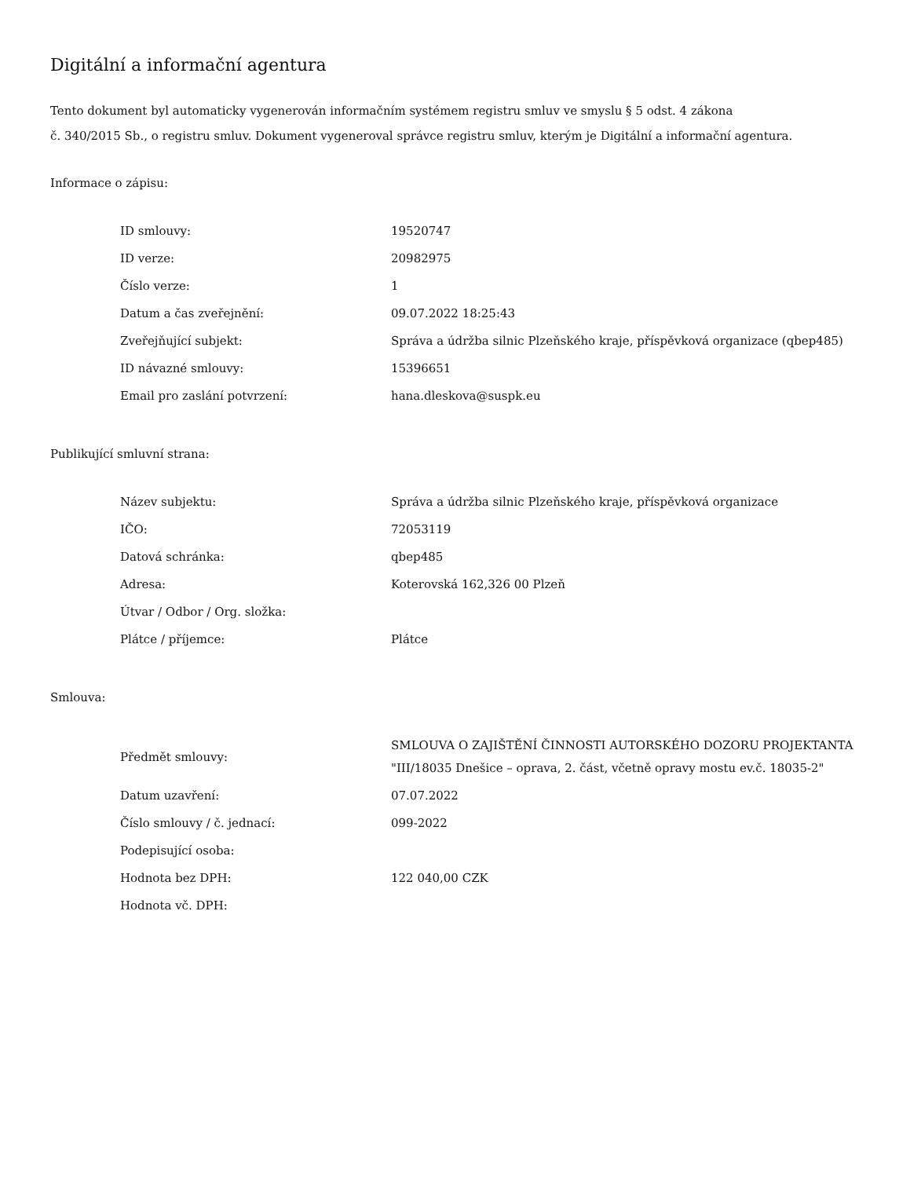Digitální a informační agentura
Tento dokument byl automaticky vygenerován informačním systémem registru smluv ve smyslu § 5 odst. 4 zákona
č. 340/2015 Sb., o registru smluv. Dokument vygeneroval správce registru smluv, kterým je Digitální a informační agentura.
Informace o zápisu:
| ID smlouvy: | 19520747 |
| ID verze: | 20982975 |
| Číslo verze: | 1 |
| Datum a čas zveřejnění: | 09.07.2022 18:25:43 |
| Zveřejňující subjekt: | Správa a údržba silnic Plzeňského kraje, příspěvková organizace (qbep485) |
| ID návazné smlouvy: | 15396651 |
| Email pro zaslání potvrzení: | hana.dleskova@suspk.eu |
Publikující smluvní strana:
| Název subjektu: | Správa a údržba silnic Plzeňského kraje, příspěvková organizace |
| IČO: | 72053119 |
| Datová schránka: | qbep485 |
| Adresa: | Koterovská 162,326 00 Plzeň |
| Útvar / Odbor / Org. složka: | |
| Plátce / příjemce: | Plátce |
Smlouva:
| Předmět smlouvy: | SMLOUVA O ZAJIŠTĚNÍ ČINNOSTI AUTORSKÉHO DOZORU PROJEKTANTA "III/18035 Dnešice – oprava, 2. část, včetně opravy mostu ev.č. 18035-2" |
| Datum uzavření: | 07.07.2022 |
| Číslo smlouvy / č. jednací: | 099-2022 |
| Podepisující osoba: | |
| Hodnota bez DPH: | 122 040,00 CZK |
| Hodnota vč. DPH: | |